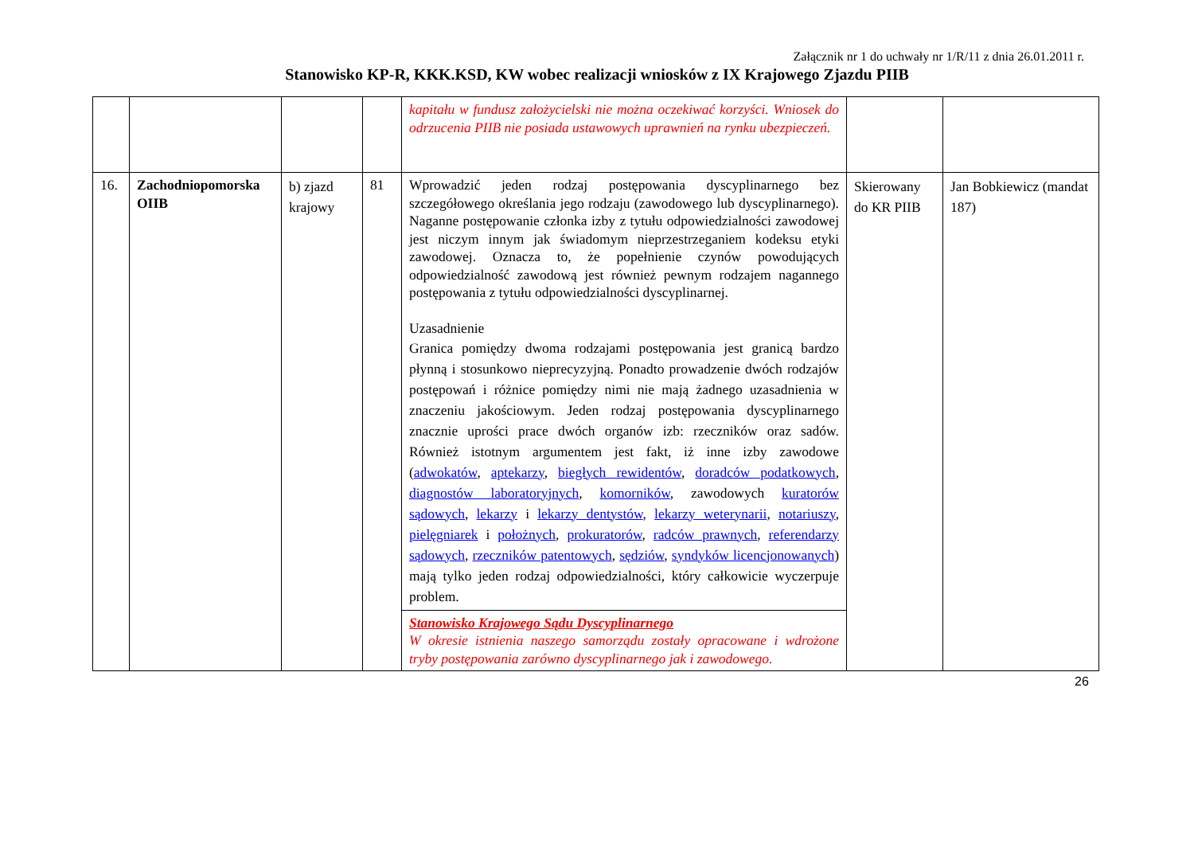Załącznik nr 1 do uchwały nr 1/R/11 z dnia 26.01.2011 r.
Stanowisko KP-R, KKK.KSD, KW wobec realizacji wniosków z IX Krajowego Zjazdu PIIB
| | | | | kapitału w fundusz założycielski nie można oczekiwać korzyści. Wniosek do odrzucenia PIIB nie posiada ustawowych uprawnień na rynku ubezpieczeń. | | |
| 16. | Zachodniopomorska OIIB | b) zjazd krajowy | 81 | Wprowadzić jeden rodzaj postępowania dyscyplinarnego bez szczegółowego określania jego rodzaju (zawodowego lub dyscyplinarnego). Naganne postępowanie członka izby z tytułu odpowiedzialności zawodowej jest niczym innym jak świadomym nieprzestrzeganiem kodeksu etyki zawodowej. Oznacza to, że popełnienie czynów powodujących odpowiedzialność zawodową jest również pewnym rodzajem nagannego postępowania z tytułu odpowiedzialności dyscyplinarnej. Uzasadnienie Granica pomiędzy dwoma rodzajami postępowania jest granicą bardzo płynną i stosunkowo nieprecyzyjną. Ponadto prowadzenie dwóch rodzajów postępowań i różnice pomiędzy nimi nie mają żadnego uzasadnienia w znaczeniu jakościowym. Jeden rodzaj postępowania dyscyplinarnego znacznie uprości prace dwóch organów izb: rzeczników oraz sadów. Również istotnym argumentem jest fakt, iż inne izby zawodowe ( adwokatów , aptekarzy , biegłych rewidentów , doradców podatkowych , diagnostów laboratoryjnych , komorników , zawodowych kuratorów sądowych , lekarzy i lekarzy dentystów , lekarzy weterynarii , notariuszy , pielęgniarek i położnych , prokuratorów , radców prawnych , referendarzy sądowych , rzeczników patentowych , sędziów , syndyków licencjonowanych ) mają tylko jeden rodzaj odpowiedzialności, który całkowicie wyczerpuje problem. | Skierowany do KR PIIB | Jan Bobkiewicz (mandat 187) |
| | | | | Stanowisko Krajowego Sądu Dyscyplinarnego W okresie istnienia naszego samorządu zostały opracowane i wdrożone tryby postępowania zarówno dyscyplinarnego jak i zawodowego. | | |
26